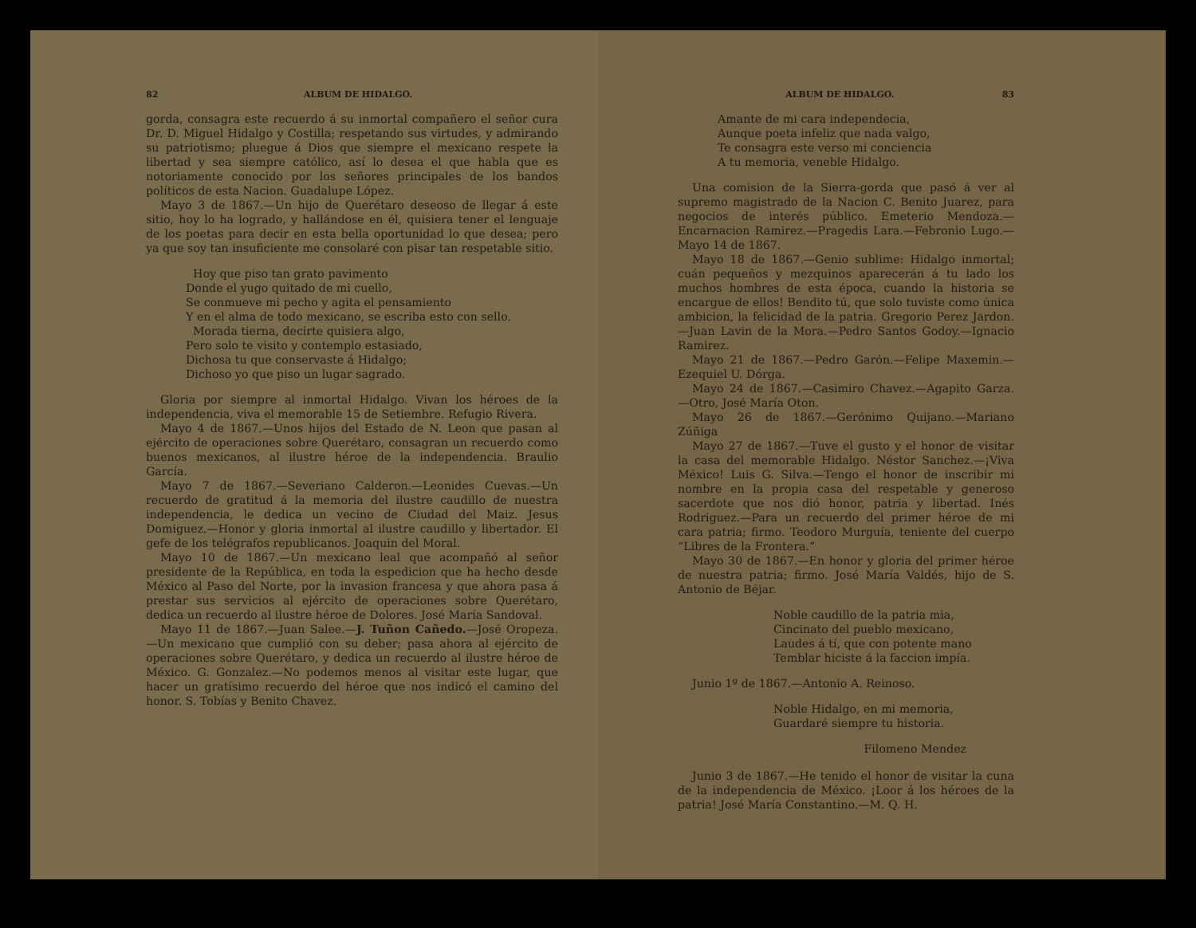82 ALBUM DE HIDALGO.
gorda, consagra este recuerdo á su inmortal compañero el señor cura Dr. D. Miguel Hidalgo y Costilla; respetando sus virtudes, y admirando su patriotismo; pluegue á Dios que siempre el mexicano respete la libertad y sea siempre católico, así lo desea el que habla que es notoriamente conocido por los señores principales de los bandos políticos de esta Nacion. Guadalupe López.
Mayo 3 de 1867.—Un hijo de Querétaro deseoso de llegar á este sitio, hoy lo ha logrado, y hallándose en él, quisiera tener el lenguaje de los poetas para decir en esta bella oportunidad lo que desea; pero ya que soy tan insuficiente me consolaré con pisar tan respetable sitio.
Hoy que piso tan grato pavimento
Donde el yugo quitado de mi cuello,
Se conmueve mi pecho y agita el pensamiento
Y en el alma de todo mexicano, se escriba esto con sello.
Morada tierna, decirte quisiera algo,
Pero solo te visito y contemplo estasiado,
Dichosa tu que conservaste á Hidalgo;
Dichoso yo que piso un lugar sagrado.
Gloria por siempre al inmortal Hidalgo. Vivan los héroes de la independencia, viva el memorable 15 de Setiembre. Refugio Rivera.
Mayo 4 de 1867.—Unos hijos del Estado de N. Leon que pasan al ejército de operaciones sobre Querétaro, consagran un recuerdo como buenos mexicanos, al ilustre héroe de la independencia. Braulio García.
Mayo 7 de 1867.—Severiano Calderon.—Leonides Cuevas.—Un recuerdo de gratitud á la memoria del ilustre caudillo de nuestra independencia, le dedica un vecino de Ciudad del Maiz. Jesus Domiguez.—Honor y gloria inmortal al ilustre caudillo y libertador. El gefe de los telégrafos republicanos. Joaquin del Moral.
Mayo 10 de 1867.—Un mexicano leal que acompañó al señor presidente de la República, en toda la espedicion que ha hecho desde México al Paso del Norte, por la invasion francesa y que ahora pasa á prestar sus servicios al ejército de operaciones sobre Querétaro, dedica un recuerdo al ilustre héroe de Dolores. José María Sandoval.
Mayo 11 de 1867.—Juan Salee.—J. Tuñon Cañedo.—José Oropeza.—Un mexicano que cumplió con su deber; pasa ahora al ejército de operaciones sobre Querétaro, y dedica un recuerdo al ilustre héroe de México. G. Gonzalez.—No podemos menos al visitar este lugar, que hacer un gratísimo recuerdo del héroe que nos indicó el camino del honor. S. Tobías y Benito Chavez.
ALBUM DE HIDALGO. 83
Amante de mi cara independecia,
Aunque poeta infeliz que nada valgo,
Te consagra este verso mi conciencia
A tu memoria, veneble Hidalgo.
Una comision de la Sierra-gorda que pasó á ver al supremo magistrado de la Nacion C. Benito Juarez, para negocios de interés público. Emeterio Mendoza.—Encarnacion Ramirez.—Pragedis Lara.—Febronio Lugo.—Mayo 14 de 1867.
Mayo 18 de 1867.—Genio sublime: Hidalgo inmortal; cuán pequeños y mezquinos aparecerán á tu lado los muchos hombres de esta época, cuando la historia se encargue de ellos! Bendito tú, que solo tuviste como única ambicion, la felicidad de la patria. Gregorio Perez Jardon.—Juan Lavin de la Mora.—Pedro Santos Godoy.—Ignacio Ramirez.
Mayo 21 de 1867.—Pedro Garón.—Felipe Maxemin.—Ezequiel U. Dórga.
Mayo 24 de 1867.—Casimiro Chavez.—Agapito Garza.—Otro, José María Oton.
Mayo 26 de 1867.—Gerónimo Quijano.—Mariano Zúñiga
Mayo 27 de 1867.—Tuve el gusto y el honor de visitar la casa del memorable Hidalgo. Néstor Sanchez.—¡Viva México! Luis G. Silva.—Tengo el honor de inscribir mi nombre en la propia casa del respetable y generoso sacerdote que nos dió honor, patria y libertad. Inés Rodriguez.—Para un recuerdo del primer héroe de mi cara patria; firmo. Teodoro Murguía, teniente del cuerpo “Libres de la Frontera.”
Mayo 30 de 1867.—En honor y gloria del primer héroe de nuestra patria; firmo. José María Valdés, hijo de S. Antonio de Béjar.
Noble caudillo de la patria mia,
Cincinato del pueblo mexicano,
Laudes á tí, que con potente mano
Temblar hiciste á la faccion impía.
Junio 1º de 1867.—Antonio A. Reinoso.
Noble Hidalgo, en mi memoria,
Guardaré siempre tu historia.
Filomeno Mendez
Junio 3 de 1867.—He tenido el honor de visitar la cuna de la independencia de México. ¡Loor á los héroes de la patria! José María Constantino.—M. Q. H.